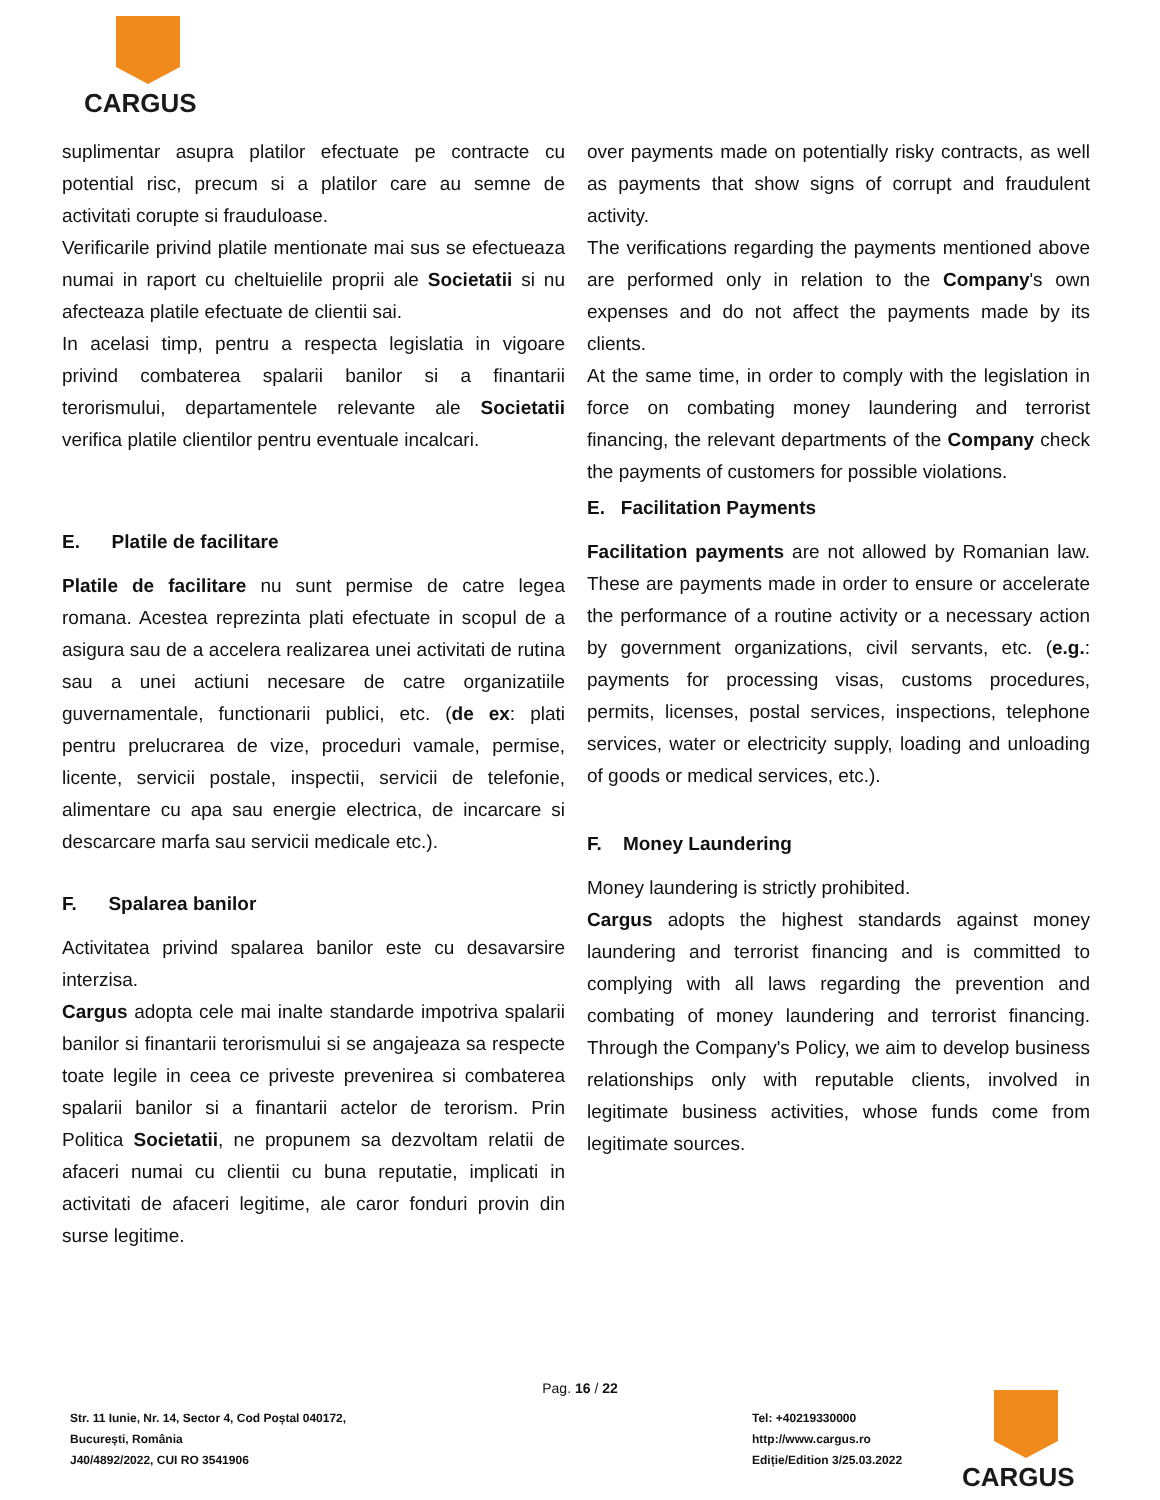CARGUS
suplimentar asupra platilor efectuate pe contracte cu potential risc, precum si a platilor care au semne de activitati corupte si frauduloase.
Verificarile privind platile mentionate mai sus se efectueaza numai in raport cu cheltuielile proprii ale Societatii si nu afecteaza platile efectuate de clientii sai.
In acelasi timp, pentru a respecta legislatia in vigoare privind combaterea spalarii banilor si a finantarii terorismului, departamentele relevante ale Societatii verifica platile clientilor pentru eventuale incalcari.
E. Platile de facilitare
Platile de facilitare nu sunt permise de catre legea romana. Acestea reprezinta plati efectuate in scopul de a asigura sau de a accelera realizarea unei activitati de rutina sau a unei actiuni necesare de catre organizatiile guvernamentale, functionarii publici, etc. (de ex: plati pentru prelucrarea de vize, proceduri vamale, permise, licente, servicii postale, inspectii, servicii de telefonie, alimentare cu apa sau energie electrica, de incarcare si descarcare marfa sau servicii medicale etc.).
F. Spalarea banilor
Activitatea privind spalarea banilor este cu desavarsire interzisa.
Cargus adopta cele mai inalte standarde impotriva spalarii banilor si finantarii terorismului si se angajeaza sa respecte toate legile in ceea ce priveste prevenirea si combaterea spalarii banilor si a finantarii actelor de terorism. Prin Politica Societatii, ne propunem sa dezvoltam relatii de afaceri numai cu clientii cu buna reputatie, implicati in activitati de afaceri legitime, ale caror fonduri provin din surse legitime.
over payments made on potentially risky contracts, as well as payments that show signs of corrupt and fraudulent activity.
The verifications regarding the payments mentioned above are performed only in relation to the Company's own expenses and do not affect the payments made by its clients.
At the same time, in order to comply with the legislation in force on combating money laundering and terrorist financing, the relevant departments of the Company check the payments of customers for possible violations.
E. Facilitation Payments
Facilitation payments are not allowed by Romanian law. These are payments made in order to ensure or accelerate the performance of a routine activity or a necessary action by government organizations, civil servants, etc. (e.g.: payments for processing visas, customs procedures, permits, licenses, postal services, inspections, telephone services, water or electricity supply, loading and unloading of goods or medical services, etc.).
F. Money Laundering
Money laundering is strictly prohibited.
Cargus adopts the highest standards against money laundering and terrorist financing and is committed to complying with all laws regarding the prevention and combating of money laundering and terrorist financing. Through the Company's Policy, we aim to develop business relationships only with reputable clients, involved in legitimate business activities, whose funds come from legitimate sources.
Pag. 16 / 22
Str. 11 Iunie, Nr. 14, Sector 4, Cod Poștal 040172,
București, România
J40/4892/2022, CUI RO 3541906
Tel: +40219330000
http://www.cargus.ro
Ediție/Edition 3/25.03.2022
CARGUS